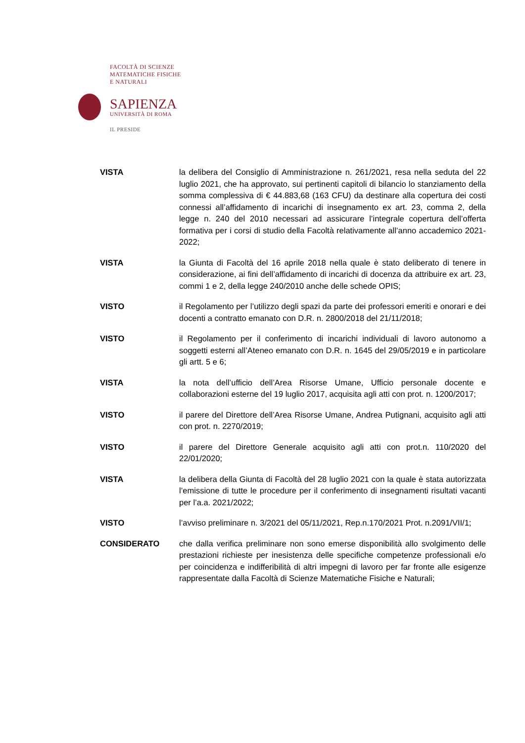FACOLTÀ DI SCIENZE
MATEMATICHE FISICHE
E NATURALI
SAPIENZA
UNIVERSITÀ DI ROMA
IL PRESIDE
VISTA la delibera del Consiglio di Amministrazione n. 261/2021, resa nella seduta del 22 luglio 2021, che ha approvato, sui pertinenti capitoli di bilancio lo stanziamento della somma complessiva di € 44.883,68 (163 CFU) da destinare alla copertura dei costi connessi all’affidamento di incarichi di insegnamento ex art. 23, comma 2, della legge n. 240 del 2010 necessari ad assicurare l’integrale copertura dell’offerta formativa per i corsi di studio della Facoltà relativamente all’anno accademico 2021-2022;
VISTA la Giunta di Facoltà del 16 aprile 2018 nella quale è stato deliberato di tenere in considerazione, ai fini dell’affidamento di incarichi di docenza da attribuire ex art. 23, commi 1 e 2, della legge 240/2010 anche delle schede OPIS;
VISTO il Regolamento per l’utilizzo degli spazi da parte dei professori emeriti e onorari e dei docenti a contratto emanato con D.R. n. 2800/2018 del 21/11/2018;
VISTO il Regolamento per il conferimento di incarichi individuali di lavoro autonomo a soggetti esterni all’Ateneo emanato con D.R. n. 1645 del 29/05/2019 e in particolare gli artt. 5 e 6;
VISTA la nota dell’ufficio dell’Area Risorse Umane, Ufficio personale docente e collaborazioni esterne del 19 luglio 2017, acquisita agli atti con prot. n. 1200/2017;
VISTO il parere del Direttore dell’Area Risorse Umane, Andrea Putignani, acquisito agli atti con prot. n. 2270/2019;
VISTO il parere del Direttore Generale acquisito agli atti con prot.n. 110/2020 del 22/01/2020;
VISTA la delibera della Giunta di Facoltà del 28 luglio 2021 con la quale è stata autorizzata l’emissione di tutte le procedure per il conferimento di insegnamenti risultati vacanti per l’a.a. 2021/2022;
VISTO l’avviso preliminare n. 3/2021 del 05/11/2021, Rep.n.170/2021 Prot. n.2091/VII/1;
CONSIDERATO che dalla verifica preliminare non sono emerse disponibilità allo svolgimento delle prestazioni richieste per inesistenza delle specifiche competenze professionali e/o per coincidenza e indifferibilità di altri impegni di lavoro per far fronte alle esigenze rappresentate dalla Facoltà di Scienze Matematiche Fisiche e Naturali;